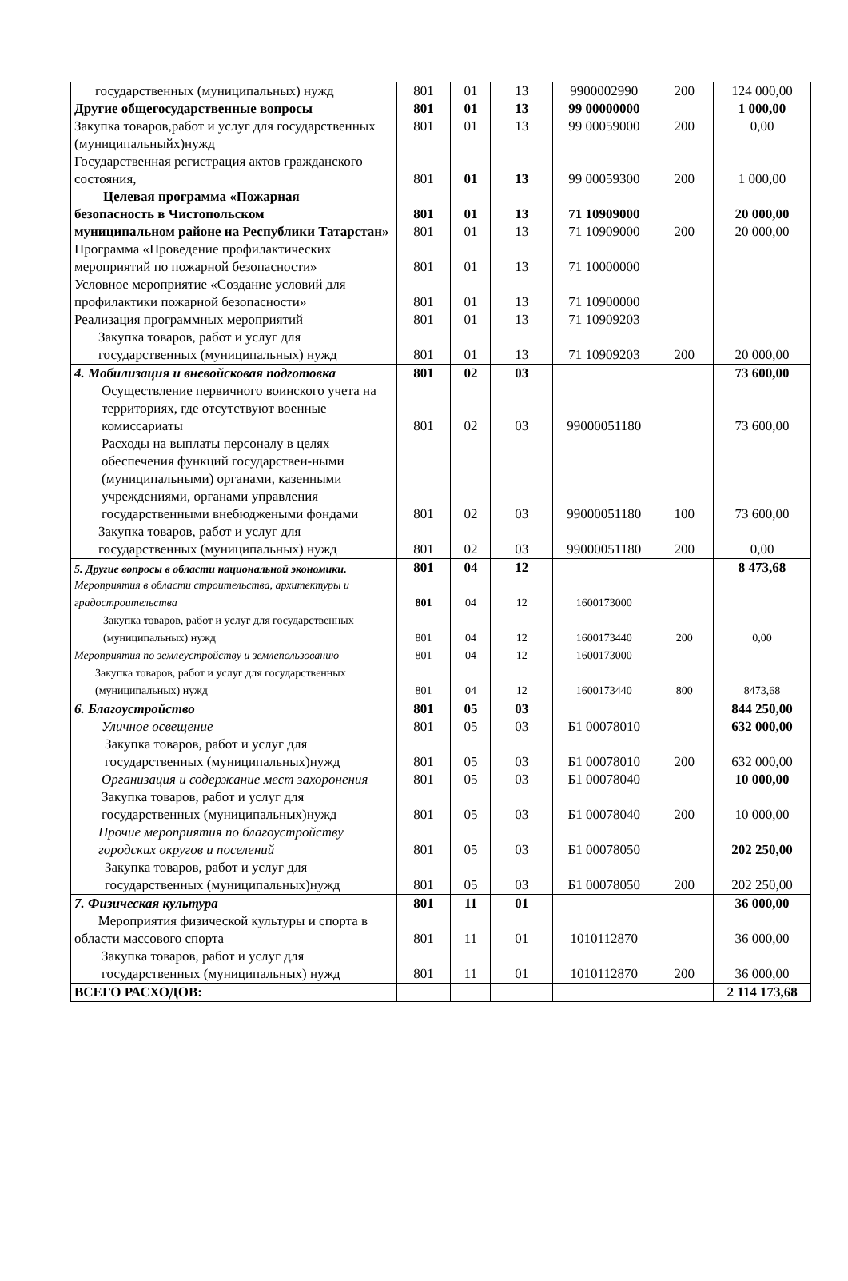| государственных (муниципальных) нужд | 801 | 01 | 13 | 9900002990 | 200 | 124 000,00 |
| Другие общегосударственные вопросы | 801 | 01 | 13 | 99 00000000 | | 1 000,00 |
| Закупка товаров,работ и услуг для государственных (муниципальныйх)нужд | 801 | 01 | 13 | 99 00059000 | 200 | 0,00 |
| Государственная регистрация актов гражданского состояния, | 801 | 01 | 13 | 99 00059300 | 200 | 1 000,00 |
| Целевая программа «Пожарная | | | | | | |
| безопасность в Чистопольском | 801 | 01 | 13 | 71 10909000 | | 20 000,00 |
| муниципальном районе на Республики Татарстан» | 801 | 01 | 13 | 71 10909000 | 200 | 20 000,00 |
| Программа «Проведение профилактических мероприятий по пожарной безопасности» | 801 | 01 | 13 | 71 10000000 | | |
| Условное мероприятие «Создание условий для профилактики пожарной безопасности» | 801 | 01 | 13 | 71 10900000 | | |
| Реализация программных мероприятий | 801 | 01 | 13 | 71 10909203 | | |
| Закупка товаров, работ и услуг для государственных (муниципальных) нужд | 801 | 01 | 13 | 71 10909203 | 200 | 20 000,00 |
| 4. Мобилизация и вневойсковая подготовка | 801 | 02 | 03 | | | 73 600,00 |
| Осуществление первичного воинского учета на территориях, где отсутствуют военные комиссариаты | 801 | 02 | 03 | 99000051180 | | 73 600,00 |
| Расходы на выплаты персоналу в целях обеспечения функций государствен-ными (муниципальными) органами, казенными учреждениями, органами управления государственными внебюджеными фондами | 801 | 02 | 03 | 99000051180 | 100 | 73 600,00 |
| Закупка товаров, работ и услуг для государственных (муниципальных) нужд | 801 | 02 | 03 | 99000051180 | 200 | 0,00 |
| 5. Другие вопросы в области национальной экономики. | 801 | 04 | 12 | | | 8 473,68 |
| Мероприятия в области строительства, архитектуры и градостроительства | 801 | 04 | 12 | 1600173000 | | |
| Закупка товаров, работ и услуг для государственных (муниципальных) нужд | 801 | 04 | 12 | 1600173440 | 200 | 0,00 |
| Мероприятия по землеустройству и землепользованию | 801 | 04 | 12 | 1600173000 | | |
| Закупка товаров, работ и услуг для государственных (муниципальных) нужд | 801 | 04 | 12 | 1600173440 | 800 | 8473,68 |
| 6. Благоустройство | 801 | 05 | 03 | | | 844 250,00 |
| Уличное освещение | 801 | 05 | 03 | Б1 00078010 | | 632 000,00 |
| Закупка товаров, работ и услуг для государственных (муниципальных)нужд | 801 | 05 | 03 | Б1 00078010 | 200 | 632 000,00 |
| Организация и содержание мест захоронения | 801 | 05 | 03 | Б1 00078040 | | 10 000,00 |
| Закупка товаров, работ и услуг для государственных (муниципальных)нужд | 801 | 05 | 03 | Б1 00078040 | 200 | 10 000,00 |
| Прочие мероприятия по благоустройству городских округов и поселений | 801 | 05 | 03 | Б1 00078050 | | 202 250,00 |
| Закупка товаров, работ и услуг для государственных (муниципальных)нужд | 801 | 05 | 03 | Б1 00078050 | 200 | 202 250,00 |
| 7. Физическая культура | 801 | 11 | 01 | | | 36 000,00 |
| Мероприятия физической культуры и спорта в области массового спорта | 801 | 11 | 01 | 1010112870 | | 36 000,00 |
| Закупка товаров, работ и услуг для государственных (муниципальных) нужд | 801 | 11 | 01 | 1010112870 | 200 | 36 000,00 |
| ВСЕГО РАСХОДОВ: | | | | | | 2 114 173,68 |